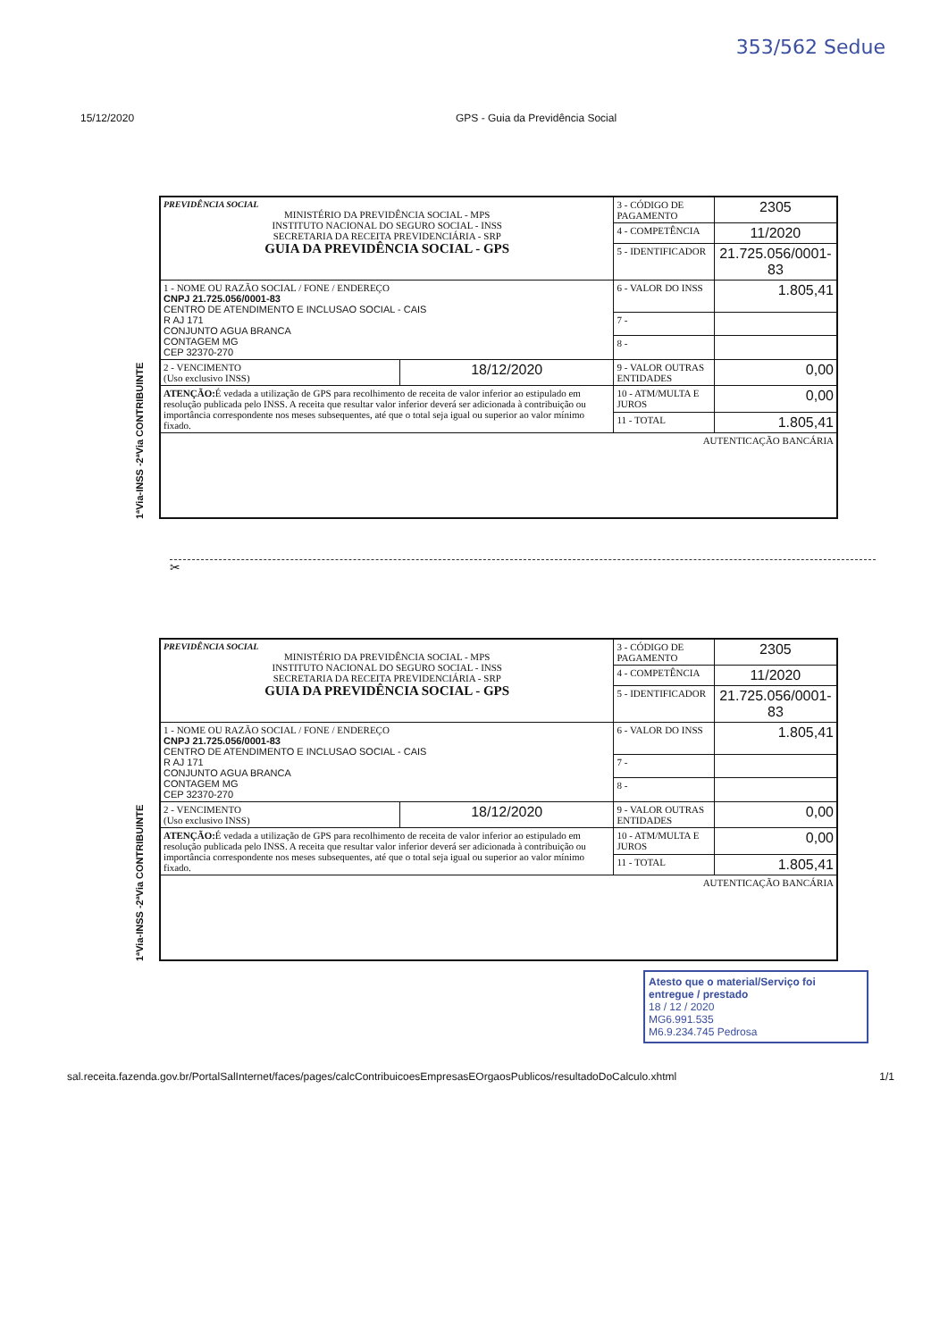353/562 Sedue
15/12/2020 GPS - Guia da Previdência Social
1ªVia-INSS -2ªVia CONTRIBUINTE
| PREVIDÊNCIA SOCIAL MINISTÉRIO DA PREVIDÊNCIA SOCIAL - MPS INSTITUTO NACIONAL DO SEGURO SOCIAL - INSS SECRETARIA DA RECEITA PREVIDENCIÁRIA - SRP GUIA DA PREVIDÊNCIA SOCIAL - GPS | | 3 - CÓDIGO DE PAGAMENTO | 2305 |
| | | 4 - COMPETÊNCIA | 11/2020 |
| | | 5 - IDENTIFICADOR | 21.725.056/0001-83 |
| 1 - NOME OU RAZÃO SOCIAL / FONE / ENDEREÇO CNPJ 21.725.056/0001-83 CENTRO DE ATENDIMENTO E INCLUSAO SOCIAL - CAIS R AJ 171 CONJUNTO AGUA BRANCA CONTAGEM MG CEP 32370-270 | | 6 - VALOR DO INSS | 1.805,41 |
| | | 7 - | |
| | | 8 - | |
| 2 - VENCIMENTO (Uso exclusivo INSS) | 18/12/2020 | 9 - VALOR OUTRAS ENTIDADES | 0,00 |
| ATENÇÃO: É vedada a utilização de GPS para recolhimento de receita de valor inferior ao estipulado em resolução publicada pelo INSS. A receita que resultar valor inferior deverá ser adicionada à contribuição ou importância correspondente nos meses subsequentes, até que o total seja igual ou superior ao valor mínimo fixado. | | 10 - ATM/MULTA E JUROS | 0,00 |
| | | 11 - TOTAL | 1.805,41 |
| AUTENTICAÇÃO BANCÁRIA | | | |
✂
1ªVia-INSS -2ªVia CONTRIBUINTE
| PREVIDÊNCIA SOCIAL MINISTÉRIO DA PREVIDÊNCIA SOCIAL - MPS INSTITUTO NACIONAL DO SEGURO SOCIAL - INSS SECRETARIA DA RECEITA PREVIDENCIÁRIA - SRP GUIA DA PREVIDÊNCIA SOCIAL - GPS | | 3 - CÓDIGO DE PAGAMENTO | 2305 |
| | | 4 - COMPETÊNCIA | 11/2020 |
| | | 5 - IDENTIFICADOR | 21.725.056/0001-83 |
| 1 - NOME OU RAZÃO SOCIAL / FONE / ENDEREÇO CNPJ 21.725.056/0001-83 CENTRO DE ATENDIMENTO E INCLUSAO SOCIAL - CAIS R AJ 171 CONJUNTO AGUA BRANCA CONTAGEM MG CEP 32370-270 | | 6 - VALOR DO INSS | 1.805,41 |
| | | 7 - | |
| | | 8 - | |
| 2 - VENCIMENTO (Uso exclusivo INSS) | 18/12/2020 | 9 - VALOR OUTRAS ENTIDADES | 0,00 |
| ATENÇÃO: É vedada a utilização de GPS para recolhimento de receita de valor inferior ao estipulado em resolução publicada pelo INSS. A receita que resultar valor inferior deverá ser adicionada à contribuição ou importância correspondente nos meses subsequentes, até que o total seja igual ou superior ao valor mínimo fixado. | | 10 - ATM/MULTA E JUROS | 0,00 |
| | | 11 - TOTAL | 1.805,41 |
| AUTENTICAÇÃO BANCÁRIA | | | |
Atesto que o material/Serviço foi entregue / prestado
18 / 12 / 2020
MG6.991.535
M6.9.234.745 Pedrosa
sal.receita.fazenda.gov.br/PortalSalInternet/faces/pages/calcContribuicoesEmpresasEOrgaosPublicos/resultadoDoCalculo.xhtml
1/1